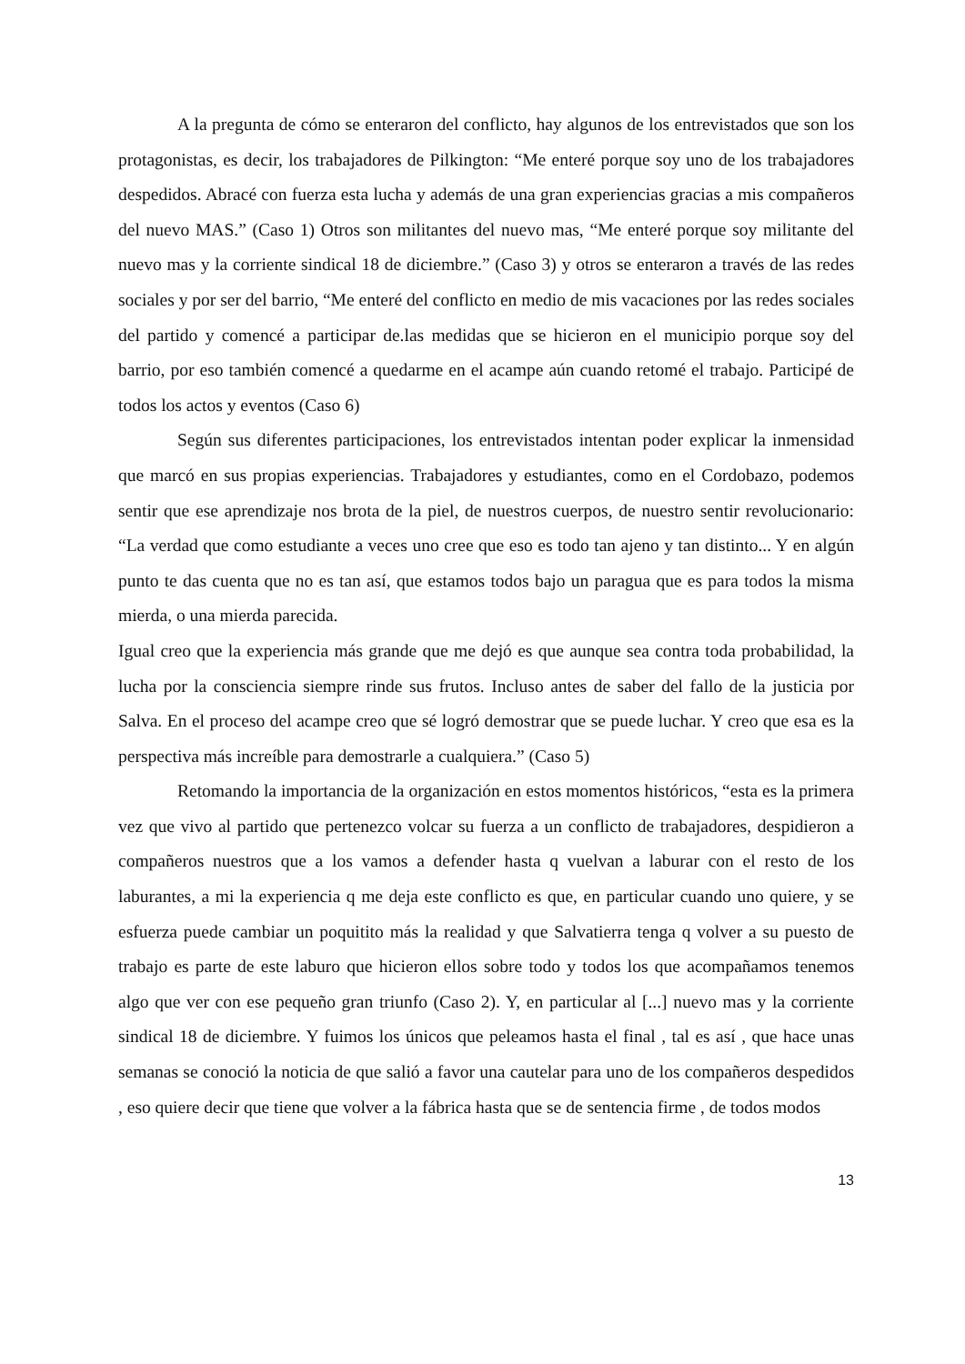A la pregunta de cómo se enteraron del conflicto, hay algunos de los entrevistados que son los protagonistas, es decir, los trabajadores de Pilkington: “Me enteré porque soy uno de los trabajadores despedidos. Abracé con fuerza esta lucha y además de una gran experiencias gracias a mis compañeros del nuevo MAS.” (Caso 1) Otros son militantes del nuevo mas, “Me enteré porque soy militante del nuevo mas y la corriente sindical 18 de diciembre.” (Caso 3) y otros se enteraron a través de las redes sociales y por ser del barrio, “Me enteré del conflicto en medio de mis vacaciones por las redes sociales del partido y comencé a participar de.las medidas que se hicieron en el municipio porque soy del barrio, por eso también comencé a quedarme en el acampe aún cuando retomé el trabajo. Participé de todos los actos y eventos (Caso 6)
Según sus diferentes participaciones, los entrevistados intentan poder explicar la inmensidad que marcó en sus propias experiencias. Trabajadores y estudiantes, como en el Cordobazo, podemos sentir que ese aprendizaje nos brota de la piel, de nuestros cuerpos, de nuestro sentir revolucionario: “La verdad que como estudiante a veces uno cree que eso es todo tan ajeno y tan distinto... Y en algún punto te das cuenta que no es tan así, que estamos todos bajo un paragua que es para todos la misma mierda, o una mierda parecida.
Igual creo que la experiencia más grande que me dejó es que aunque sea contra toda probabilidad, la lucha por la consciencia siempre rinde sus frutos. Incluso antes de saber del fallo de la justicia por Salva. En el proceso del acampe creo que sé logró demostrar que se puede luchar. Y creo que esa es la perspectiva más increíble para demostrarle a cualquiera.” (Caso 5)
Retomando la importancia de la organización en estos momentos históricos, “esta es la primera vez que vivo al partido que pertenezco volcar su fuerza a un conflicto de trabajadores, despidieron a compañeros nuestros que a los vamos a defender hasta q vuelvan a laburar con el resto de los laburantes, a mi la experiencia q me deja este conflicto es que, en particular cuando uno quiere, y se esfuerza puede cambiar un poquitito más la realidad y que Salvatierra tenga q volver a su puesto de trabajo es parte de este laburo que hicieron ellos sobre todo y todos los que acompañamos tenemos algo que ver con ese pequeño gran triunfo (Caso 2). Y, en particular al [...] nuevo mas y la corriente sindical 18 de diciembre. Y fuimos los únicos que peleamos hasta el final , tal es así , que hace unas semanas se conoció la noticia de que salió a favor una cautelar para uno de los compañeros despedidos , eso quiere decir que tiene que volver a la fábrica hasta que se de sentencia firme , de todos modos
13